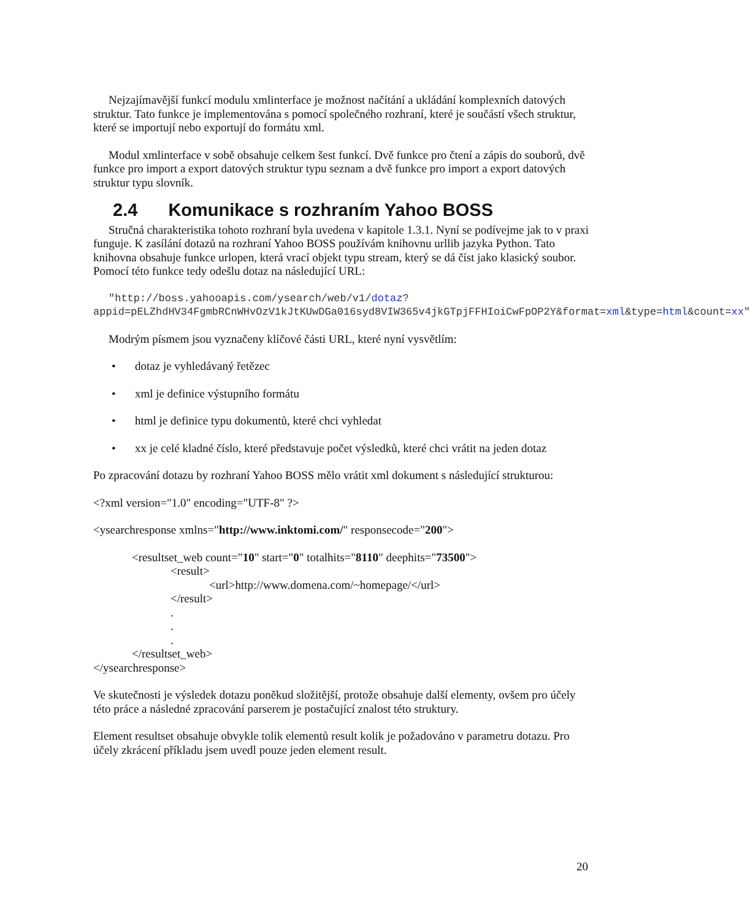Nejzajímavější funkcí modulu xmlinterface je možnost načítání a ukládání komplexních datových struktur. Tato funkce je implementována s pomocí společného rozhraní, které je součástí všech struktur, které se importují nebo exportují do formátu xml.
Modul xmlinterface v sobě obsahuje celkem šest funkcí. Dvě funkce pro čtení a zápis do souborů, dvě funkce pro import a export datových struktur typu seznam a dvě funkce pro import a export datových struktur typu slovník.
2.4 Komunikace s rozhraním Yahoo BOSS
Stručná charakteristika tohoto rozhraní byla uvedena v kapitole 1.3.1. Nyní se podívejme jak to v praxi funguje. K zasílání dotazů na rozhraní Yahoo BOSS používám knihovnu urllib jazyka Python. Tato knihovna obsahuje funkce urlopen, která vrací objekt typu stream, který se dá číst jako klasický soubor. Pomocí této funkce tedy odešlu dotaz na následující URL:
"http://boss.yahooapis.com/ysearch/web/v1/dotaz?appid=pELZhdHV34FgmbRCnWHvOzV1kJtKUwDGa016syd8VIW365v4jkGTpjFFHIoiCwFpOP2Y&format=xml&type=html&count=xx"
Modrým písmem jsou vyznačeny klíčové části URL, které nyní vysvětlím:
• dotaz je vyhledávaný řetězec
• xml je definice výstupního formátu
• html je definice typu dokumentů, které chci vyhledat
• xx je celé kladné číslo, které představuje počet výsledků, které chci vrátit na jeden dotaz
Po zpracování dotazu by rozhraní Yahoo BOSS mělo vrátit xml dokument s následující strukturou:
<?xml version="1.0" encoding="UTF-8" ?>
<ysearchresponse xmlns="http://www.inktomi.com/" responsecode="200">
<resultset_web count="10" start="0" totalhits="8110" deephits="73500">
<result>
<url>http://www.domena.com/~homepage/</url>
</result>
.
.
.
</resultset_web>
</ysearchresponse>
Ve skutečnosti je výsledek dotazu poněkud složitější, protože obsahuje další elementy, ovšem pro účely této práce a následné zpracování parserem je postačující znalost této struktury.
Element resultset obsahuje obvykle tolik elementů result kolik je požadováno v parametru dotazu. Pro účely zkrácení příkladu jsem uvedl pouze jeden element result.
20